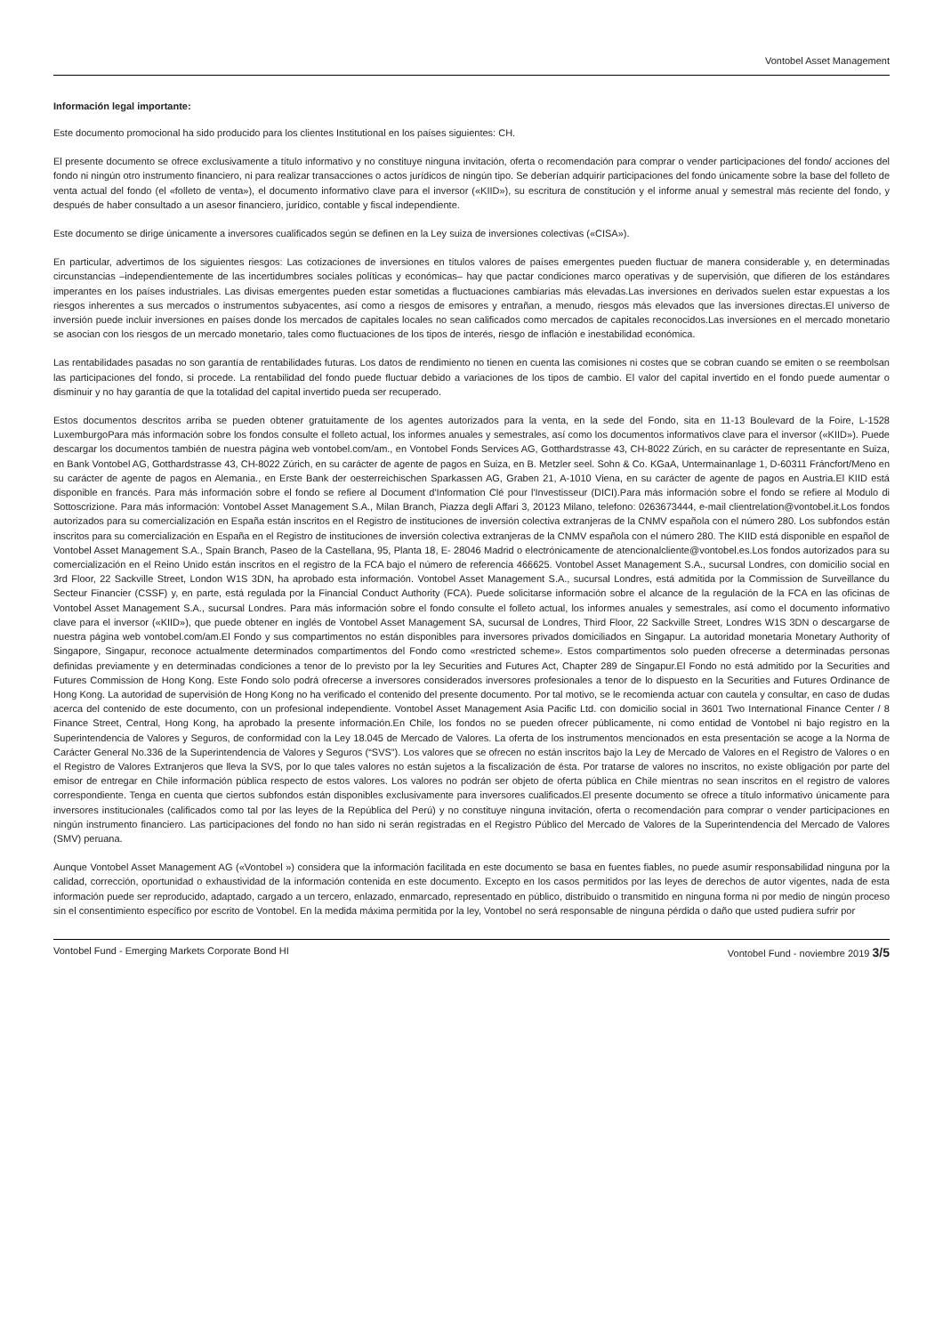Vontobel Asset Management
Información legal importante:
Este documento promocional ha sido producido para los clientes Institutional en los países siguientes: CH.
El presente documento se ofrece exclusivamente a título informativo y no constituye ninguna invitación, oferta o recomendación para comprar o vender participaciones del fondo/ acciones del fondo ni ningún otro instrumento financiero, ni para realizar transacciones o actos jurídicos de ningún tipo. Se deberían adquirir participaciones del fondo únicamente sobre la base del folleto de venta actual del fondo (el «folleto de venta»), el documento informativo clave para el inversor («KIID»), su escritura de constitución y el informe anual y semestral más reciente del fondo, y después de haber consultado a un asesor financiero, jurídico, contable y fiscal independiente.
Este documento se dirige únicamente a inversores cualificados según se definen en la Ley suiza de inversiones colectivas («CISA»).
En particular, advertimos de los siguientes riesgos: Las cotizaciones de inversiones en títulos valores de países emergentes pueden fluctuar de manera considerable y, en determinadas circunstancias –independientemente de las incertidumbres sociales políticas y económicas– hay que pactar condiciones marco operativas y de supervisión, que difieren de los estándares imperantes en los países industriales. Las divisas emergentes pueden estar sometidas a fluctuaciones cambiarias más elevadas.Las inversiones en derivados suelen estar expuestas a los riesgos inherentes a sus mercados o instrumentos subyacentes, así como a riesgos de emisores y entrañan, a menudo, riesgos más elevados que las inversiones directas.El universo de inversión puede incluir inversiones en países donde los mercados de capitales locales no sean calificados como mercados de capitales reconocidos.Las inversiones en el mercado monetario se asocian con los riesgos de un mercado monetario, tales como fluctuaciones de los tipos de interés, riesgo de inflación e inestabilidad económica.
Las rentabilidades pasadas no son garantía de rentabilidades futuras. Los datos de rendimiento no tienen en cuenta las comisiones ni costes que se cobran cuando se emiten o se reembolsan las participaciones del fondo, si procede. La rentabilidad del fondo puede fluctuar debido a variaciones de los tipos de cambio. El valor del capital invertido en el fondo puede aumentar o disminuir y no hay garantía de que la totalidad del capital invertido pueda ser recuperado.
Estos documentos descritos arriba se pueden obtener gratuitamente de los agentes autorizados para la venta, en la sede del Fondo, sita en 11-13 Boulevard de la Foire, L-1528 LuxemburgoPara más información sobre los fondos consulte el folleto actual, los informes anuales y semestrales, así como los documentos informativos clave para el inversor («KIID»). Puede descargar los documentos también de nuestra página web vontobel.com/am., en Vontobel Fonds Services AG, Gotthardstrasse 43, CH-8022 Zúrich, en su carácter de representante en Suiza, en Bank Vontobel AG, Gotthardstrasse 43, CH-8022 Zúrich, en su carácter de agente de pagos en Suiza, en B. Metzler seel. Sohn & Co. KGaA, Untermainanlage 1, D-60311 Fráncfort/Meno en su carácter de agente de pagos en Alemania., en Erste Bank der oesterreichischen Sparkassen AG, Graben 21, A-1010 Viena, en su carácter de agente de pagos en Austria.El KIID está disponible en francés. Para más información sobre el fondo se refiere al Document d'Information Clé pour l'Investisseur (DICI).Para más información sobre el fondo se refiere al Modulo di Sottoscrizione. Para más información: Vontobel Asset Management S.A., Milan Branch, Piazza degli Affari 3, 20123 Milano, telefono: 0263673444, e-mail clientrelation@vontobel.it.Los fondos autorizados para su comercialización en España están inscritos en el Registro de instituciones de inversión colectiva extranjeras de la CNMV española con el número 280. Los subfondos están inscritos para su comercialización en España en el Registro de instituciones de inversión colectiva extranjeras de la CNMV española con el número 280. The KIID está disponible en español de Vontobel Asset Management S.A., Spain Branch, Paseo de la Castellana, 95, Planta 18, E- 28046 Madrid o electrónicamente de atencionalcliente@vontobel.es.Los fondos autorizados para su comercialización en el Reino Unido están inscritos en el registro de la FCA bajo el número de referencia 466625. Vontobel Asset Management S.A., sucursal Londres, con domicilio social en 3rd Floor, 22 Sackville Street, London W1S 3DN, ha aprobado esta información. Vontobel Asset Management S.A., sucursal Londres, está admitida por la Commission de Surveillance du Secteur Financier (CSSF) y, en parte, está regulada por la Financial Conduct Authority (FCA). Puede solicitarse información sobre el alcance de la regulación de la FCA en las oficinas de Vontobel Asset Management S.A., sucursal Londres. Para más información sobre el fondo consulte el folleto actual, los informes anuales y semestrales, así como el documento informativo clave para el inversor («KIID»), que puede obtener en inglés de Vontobel Asset Management SA, sucursal de Londres, Third Floor, 22 Sackville Street, Londres W1S 3DN o descargarse de nuestra página web vontobel.com/am.El Fondo y sus compartimentos no están disponibles para inversores privados domiciliados en Singapur. La autoridad monetaria Monetary Authority of Singapore, Singapur, reconoce actualmente determinados compartimentos del Fondo como «restricted scheme». Estos compartimentos solo pueden ofrecerse a determinadas personas definidas previamente y en determinadas condiciones a tenor de lo previsto por la ley Securities and Futures Act, Chapter 289 de Singapur.El Fondo no está admitido por la Securities and Futures Commission de Hong Kong. Este Fondo solo podrá ofrecerse a inversores considerados inversores profesionales a tenor de lo dispuesto en la Securities and Futures Ordinance de Hong Kong. La autoridad de supervisión de Hong Kong no ha verificado el contenido del presente documento. Por tal motivo, se le recomienda actuar con cautela y consultar, en caso de dudas acerca del contenido de este documento, con un profesional independiente. Vontobel Asset Management Asia Pacific Ltd. con domicilio social in 3601 Two International Finance Center / 8 Finance Street, Central, Hong Kong, ha aprobado la presente información.En Chile, los fondos no se pueden ofrecer públicamente, ni como entidad de Vontobel ni bajo registro en la Superintendencia de Valores y Seguros, de conformidad con la Ley 18.045 de Mercado de Valores. La oferta de los instrumentos mencionados en esta presentación se acoge a la Norma de Carácter General No.336 de la Superintendencia de Valores y Seguros (“SVS”). Los valores que se ofrecen no están inscritos bajo la Ley de Mercado de Valores en el Registro de Valores o en el Registro de Valores Extranjeros que lleva la SVS, por lo que tales valores no están sujetos a la fiscalización de ésta. Por tratarse de valores no inscritos, no existe obligación por parte del emisor de entregar en Chile información pública respecto de estos valores. Los valores no podrán ser objeto de oferta pública en Chile mientras no sean inscritos en el registro de valores correspondiente. Tenga en cuenta que ciertos subfondos están disponibles exclusivamente para inversores cualificados.El presente documento se ofrece a título informativo únicamente para inversores institucionales (calificados como tal por las leyes de la República del Perú) y no constituye ninguna invitación, oferta o recomendación para comprar o vender participaciones en ningún instrumento financiero. Las participaciones del fondo no han sido ni serán registradas en el Registro Público del Mercado de Valores de la Superintendencia del Mercado de Valores (SMV) peruana.
Aunque Vontobel Asset Management AG («Vontobel ») considera que la información facilitada en este documento se basa en fuentes fiables, no puede asumir responsabilidad ninguna por la calidad, corrección, oportunidad o exhaustividad de la información contenida en este documento. Excepto en los casos permitidos por las leyes de derechos de autor vigentes, nada de esta información puede ser reproducido, adaptado, cargado a un tercero, enlazado, enmarcado, representado en público, distribuido o transmitido en ninguna forma ni por medio de ningún proceso sin el consentimiento específico por escrito de Vontobel. En la medida máxima permitida por la ley, Vontobel no será responsable de ninguna pérdida o daño que usted pudiera sufrir por
Vontobel Fund - Emerging Markets Corporate Bond HI Vontobel Fund - noviembre 2019 3/5